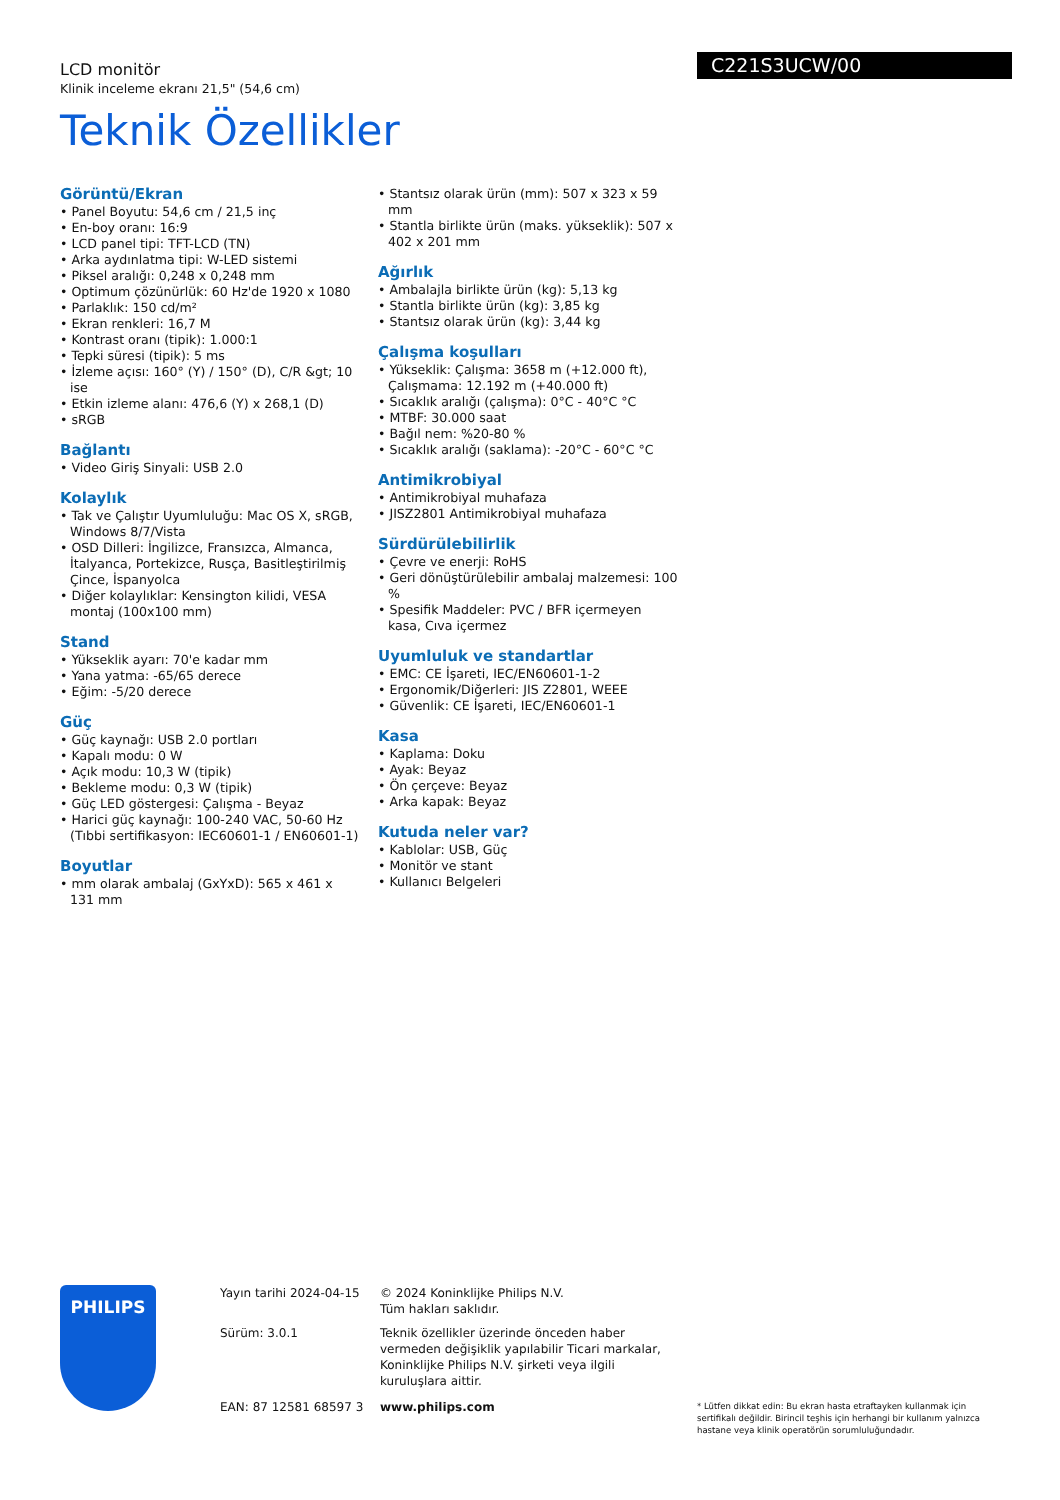C221S3UCW/00
LCD monitör
Klinik inceleme ekranı 21,5" (54,6 cm)
Teknik Özellikler
Görüntü/Ekran
• Panel Boyutu: 54,6 cm / 21,5 inç
• En-boy oranı: 16:9
• LCD panel tipi: TFT-LCD (TN)
• Arka aydınlatma tipi: W-LED sistemi
• Piksel aralığı: 0,248 x 0,248 mm
• Optimum çözünürlük: 60 Hz'de 1920 x 1080
• Parlaklık: 150 cd/m²
• Ekran renkleri: 16,7 M
• Kontrast oranı (tipik): 1.000:1
• Tepki süresi (tipik): 5 ms
• İzleme açısı: 160° (Y) / 150° (D), C/R &gt; 10 ise
• Etkin izleme alanı: 476,6 (Y) x 268,1 (D)
• sRGB
Bağlantı
• Video Giriş Sinyali: USB 2.0
Kolaylık
• Tak ve Çalıştır Uyumluluğu: Mac OS X, sRGB, Windows 8/7/Vista
• OSD Dilleri: İngilizce, Fransızca, Almanca, İtalyanca, Portekizce, Rusça, Basitleştirilmiş Çince, İspanyolca
• Diğer kolaylıklar: Kensington kilidi, VESA montaj (100x100 mm)
Stand
• Yükseklik ayarı: 70'e kadar mm
• Yana yatma: -65/65 derece
• Eğim: -5/20 derece
Güç
• Güç kaynağı: USB 2.0 portları
• Kapalı modu: 0 W
• Açık modu: 10,3 W (tipik)
• Bekleme modu: 0,3 W (tipik)
• Güç LED göstergesi: Çalışma - Beyaz
• Harici güç kaynağı: 100-240 VAC, 50-60 Hz (Tıbbi sertifikasyon: IEC60601-1 / EN60601-1)
Boyutlar
• mm olarak ambalaj (GxYxD): 565 x 461 x 131 mm
• Stantsız olarak ürün (mm): 507 x 323 x 59 mm
• Stantla birlikte ürün (maks. yükseklik): 507 x 402 x 201 mm
Ağırlık
• Ambalajla birlikte ürün (kg): 5,13 kg
• Stantla birlikte ürün (kg): 3,85 kg
• Stantsız olarak ürün (kg): 3,44 kg
Çalışma koşulları
• Yükseklik: Çalışma: 3658 m (+12.000 ft), Çalışmama: 12.192 m (+40.000 ft)
• Sıcaklık aralığı (çalışma): 0°C - 40°C °C
• MTBF: 30.000 saat
• Bağıl nem: %20-80 %
• Sıcaklık aralığı (saklama): -20°C - 60°C °C
Antimikrobiyal
• Antimikrobiyal muhafaza
• JISZ2801 Antimikrobiyal muhafaza
Sürdürülebilirlik
• Çevre ve enerji: RoHS
• Geri dönüştürülebilir ambalaj malzemesi: 100 %
• Spesifik Maddeler: PVC / BFR içermeyen kasa, Cıva içermez
Uyumluluk ve standartlar
• EMC: CE İşareti, IEC/EN60601-1-2
• Ergonomik/Diğerleri: JIS Z2801, WEEE
• Güvenlik: CE İşareti, IEC/EN60601-1
Kasa
• Kaplama: Doku
• Ayak: Beyaz
• Ön çerçeve: Beyaz
• Arka kapak: Beyaz
Kutuda neler var?
• Kablolar: USB, Güç
• Monitör ve stant
• Kullanıcı Belgeleri
PHILIPS
Yayın tarihi 2024-04-15
Sürüm: 3.0.1
EAN: 87 12581 68597 3
© 2024 Koninklijke Philips N.V.
Tüm hakları saklıdır.
Teknik özellikler üzerinde önceden haber vermeden değişiklik yapılabilir Ticari markalar, Koninklijke Philips N.V. şirketi veya ilgili kuruluşlara aittir.
www.philips.com
* Lütfen dikkat edin: Bu ekran hasta etraftayken kullanmak için sertifikalı değildir. Birincil teşhis için herhangi bir kullanım yalnızca hastane veya klinik operatörün sorumluluğundadır.